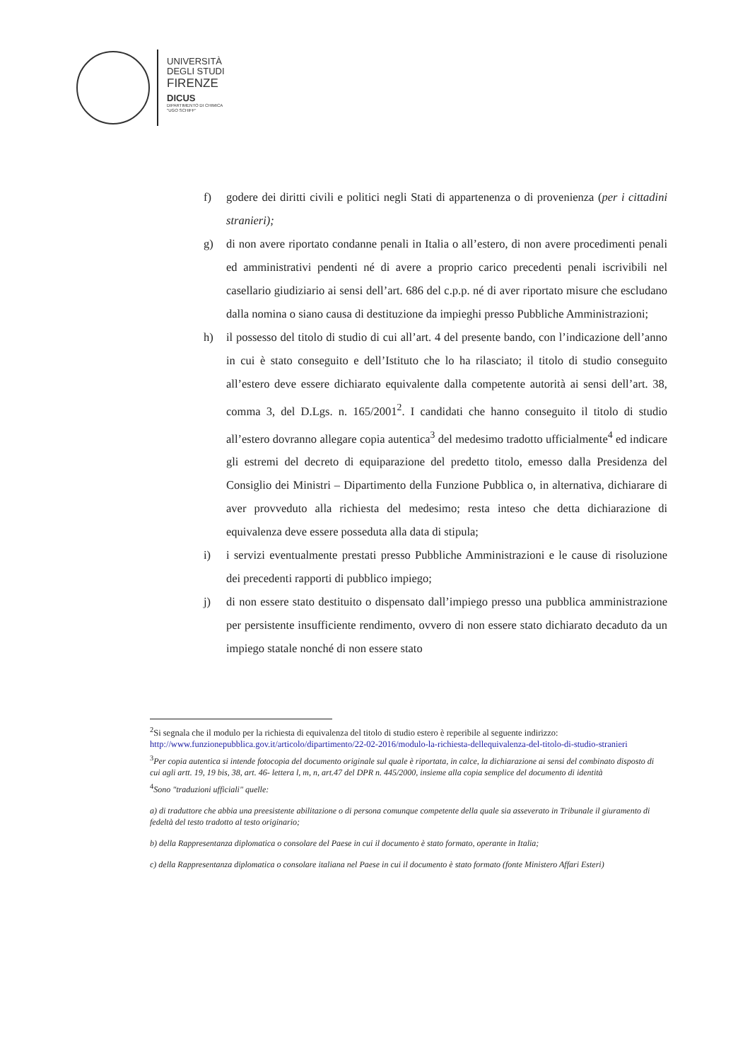UNIVERSITÀ
DEGLI STUDI
FIRENZE
DICUS
DIPARTIMENTO DI CHIMICA
"UGO SCHIFF"
f) godere dei diritti civili e politici negli Stati di appartenenza o di provenienza (per i cittadini stranieri);
g) di non avere riportato condanne penali in Italia o all’estero, di non avere procedimenti penali ed amministrativi pendenti né di avere a proprio carico precedenti penali iscrivibili nel casellario giudiziario ai sensi dell’art. 686 del c.p.p. né di aver riportato misure che escludano dalla nomina o siano causa di destituzione da impieghi presso Pubbliche Amministrazioni;
h) il possesso del titolo di studio di cui all’art. 4 del presente bando, con l’indicazione dell’anno in cui è stato conseguito e dell’Istituto che lo ha rilasciato; il titolo di studio conseguito all’estero deve essere dichiarato equivalente dalla competente autorità ai sensi dell’art. 38, comma 3, del D.Lgs. n. 165/2001<sup>2</sup>. I candidati che hanno conseguito il titolo di studio all’estero dovranno allegare copia autentica<sup>3</sup> del medesimo tradotto ufficialmente<sup>4</sup> ed indicare gli estremi del decreto di equiparazione del predetto titolo, emesso dalla Presidenza del Consiglio dei Ministri – Dipartimento della Funzione Pubblica o, in alternativa, dichiarare di aver provveduto alla richiesta del medesimo; resta inteso che detta dichiarazione di equivalenza deve essere posseduta alla data di stipula;
i) i servizi eventualmente prestati presso Pubbliche Amministrazioni e le cause di risoluzione dei precedenti rapporti di pubblico impiego;
j) di non essere stato destituito o dispensato dall’impiego presso una pubblica amministrazione per persistente insufficiente rendimento, ovvero di non essere stato dichiarato decaduto da un impiego statale nonché di non essere stato
<sup>2</sup> Si segnala che il modulo per la richiesta di equivalenza del titolo di studio estero è reperibile al seguente indirizzo: http://www.funzionepubblica.gov.it/articolo/dipartimento/22-02-2016/modulo-la-richiesta-dellequivalenza-del-titolo-di-studio-stranieri
<sup>3</sup> Per copia autentica si intende fotocopia del documento originale sul quale è riportata, in calce, la dichiarazione ai sensi del combinato disposto di cui agli artt. 19, 19 bis, 38, art. 46- lettera l, m, n, art.47 del DPR n. 445/2000, insieme alla copia semplice del documento di identità
<sup>4</sup> Sono "traduzioni ufficiali" quelle:
a) di traduttore che abbia una preesistente abilitazione o di persona comunque competente della quale sia asseverato in Tribunale il giuramento di fedeltà del testo tradotto al testo originario;
b) della Rappresentanza diplomatica o consolare del Paese in cui il documento è stato formato, operante in Italia;
c) della Rappresentanza diplomatica o consolare italiana nel Paese in cui il documento è stato formato (fonte Ministero Affari Esteri)